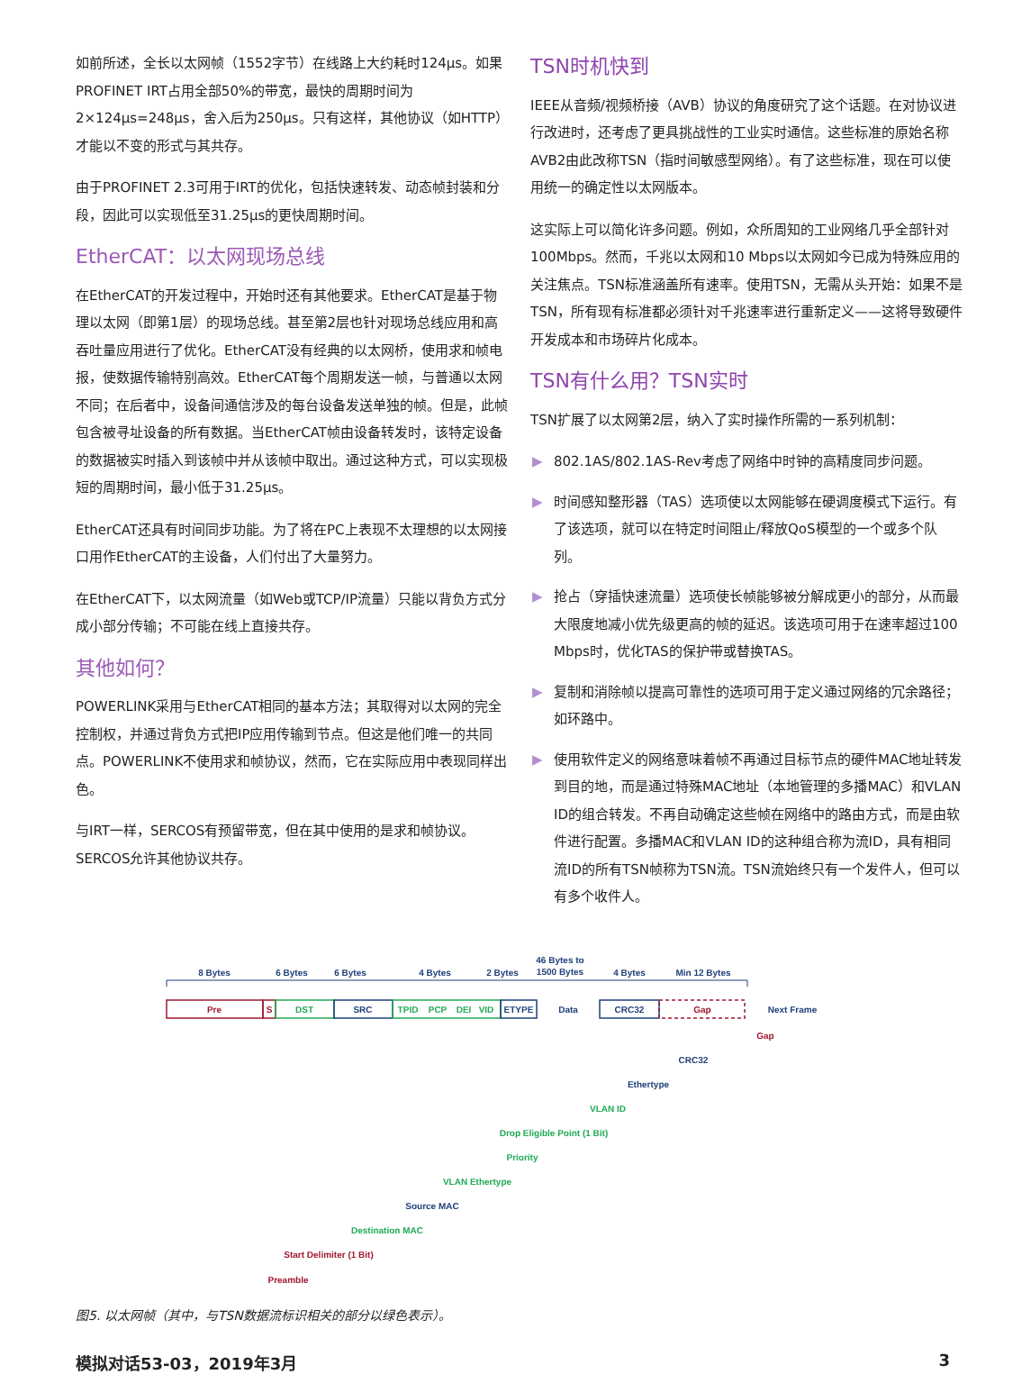如前所述，全长以太网帧（1552字节）在线路上大约耗时124μs。如果PROFINET IRT占用全部50%的带宽，最快的周期时间为2×124μs=248μs，舍入后为250μs。只有这样，其他协议（如HTTP）才能以不变的形式与其共存。
由于PROFINET 2.3可用于IRT的优化，包括快速转发、动态帧封装和分段，因此可以实现低至31.25μs的更快周期时间。
EtherCAT：以太网现场总线
在EtherCAT的开发过程中，开始时还有其他要求。EtherCAT是基于物理以太网（即第1层）的现场总线。甚至第2层也针对现场总线应用和高吞吐量应用进行了优化。EtherCAT没有经典的以太网桥，使用求和帧电报，使数据传输特别高效。EtherCAT每个周期发送一帧，与普通以太网不同；在后者中，设备间通信涉及的每台设备发送单独的帧。但是，此帧包含被寻址设备的所有数据。当EtherCAT帧由设备转发时，该特定设备的数据被实时插入到该帧中并从该帧中取出。通过这种方式，可以实现极短的周期时间，最小低于31.25μs。
EtherCAT还具有时间同步功能。为了将在PC上表现不太理想的以太网接口用作EtherCAT的主设备，人们付出了大量努力。
在EtherCAT下，以太网流量（如Web或TCP/IP流量）只能以背负方式分成小部分传输；不可能在线上直接共存。
其他如何？
POWERLINK采用与EtherCAT相同的基本方法；其取得对以太网的完全控制权，并通过背负方式把IP应用传输到节点。但这是他们唯一的共同点。POWERLINK不使用求和帧协议，然而，它在实际应用中表现同样出色。
与IRT一样，SERCOS有预留带宽，但在其中使用的是求和帧协议。SERCOS允许其他协议共存。
TSN时机快到
IEEE从音频/视频桥接（AVB）协议的角度研究了这个话题。在对协议进行改进时，还考虑了更具挑战性的工业实时通信。这些标准的原始名称AVB2由此改称TSN（指时间敏感型网络）。有了这些标准，现在可以使用统一的确定性以太网版本。
这实际上可以简化许多问题。例如，众所周知的工业网络几乎全部针对100Mbps。然而，千兆以太网和10 Mbps以太网如今已成为特殊应用的关注焦点。TSN标准涵盖所有速率。使用TSN，无需从头开始：如果不是TSN，所有现有标准都必须针对千兆速率进行重新定义——这将导致硬件开发成本和市场碎片化成本。
TSN有什么用？TSN实时
TSN扩展了以太网第2层，纳入了实时操作所需的一系列机制：
▶ 802.1AS/802.1AS-Rev考虑了网络中时钟的高精度同步问题。
▶ 时间感知整形器（TAS）选项使以太网能够在硬调度模式下运行。有了该选项，就可以在特定时间阻止/释放QoS模型的一个或多个队列。
▶ 抢占（穿插快速流量）选项使长帧能够被分解成更小的部分，从而最大限度地减小优先级更高的帧的延迟。该选项可用于在速率超过100 Mbps时，优化TAS的保护带或替换TAS。
▶ 复制和消除帧以提高可靠性的选项可用于定义通过网络的冗余路径；如环路中。
▶ 使用软件定义的网络意味着帧不再通过目标节点的硬件MAC地址转发到目的地，而是通过特殊MAC地址（本地管理的多播MAC）和VLAN ID的组合转发。不再自动确定这些帧在网络中的路由方式，而是由软件进行配置。多播MAC和VLAN ID的这种组合称为流ID，具有相同流ID的所有TSN帧称为TSN流。TSN流始终只有一个发件人，但可以有多个收件人。
8 Bytes
6 Bytes
6 Bytes
4 Bytes
2 Bytes
46 Bytes to
1500 Bytes
4 Bytes
Min 12 Bytes
Pre
S
DST
SRC
TPID
PCP
DEI
VID
ETYPE
Data
CRC32
Gap
Next Frame
Gap
CRC32
Ethertype
VLAN ID
Drop Eligible Point (1 Bit)
Priority
VLAN Ethertype
Source MAC
Destination MAC
Start Delimiter (1 Bit)
Preamble
图5. 以太网帧（其中，与TSN数据流标识相关的部分以绿色表示）。
模拟对话53-03，2019年3月 3